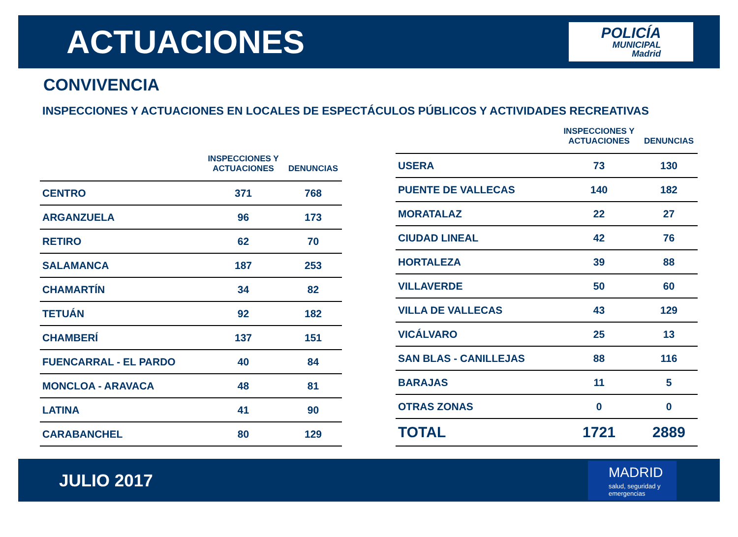ACTUACIONES
POLICÍA
MUNICIPAL
Madrid
CONVIVENCIA
INSPECCIONES Y ACTUACIONES EN LOCALES DE ESPECTÁCULOS PÚBLICOS Y ACTIVIDADES RECREATIVAS
| | INSPECCIONES Y ACTUACIONES | DENUNCIAS |
| --- | --- | --- |
| CENTRO | 371 | 768 |
| ARGANZUELA | 96 | 173 |
| RETIRO | 62 | 70 |
| SALAMANCA | 187 | 253 |
| CHAMARTÍN | 34 | 82 |
| TETUÁN | 92 | 182 |
| CHAMBERÍ | 137 | 151 |
| FUENCARRAL - EL PARDO | 40 | 84 |
| MONCLOA - ARAVACA | 48 | 81 |
| LATINA | 41 | 90 |
| CARABANCHEL | 80 | 129 |
| | INSPECCIONES Y ACTUACIONES | DENUNCIAS |
| --- | --- | --- |
| USERA | 73 | 130 |
| PUENTE DE VALLECAS | 140 | 182 |
| MORATALAZ | 22 | 27 |
| CIUDAD LINEAL | 42 | 76 |
| HORTALEZA | 39 | 88 |
| VILLAVERDE | 50 | 60 |
| VILLA DE VALLECAS | 43 | 129 |
| VICÁLVARO | 25 | 13 |
| SAN BLAS - CANILLEJAS | 88 | 116 |
| BARAJAS | 11 | 5 |
| OTRAS ZONAS | 0 | 0 |
| TOTAL | 1721 | 2889 |
JULIO 2017
MADRID
salud, seguridad y
emergencias